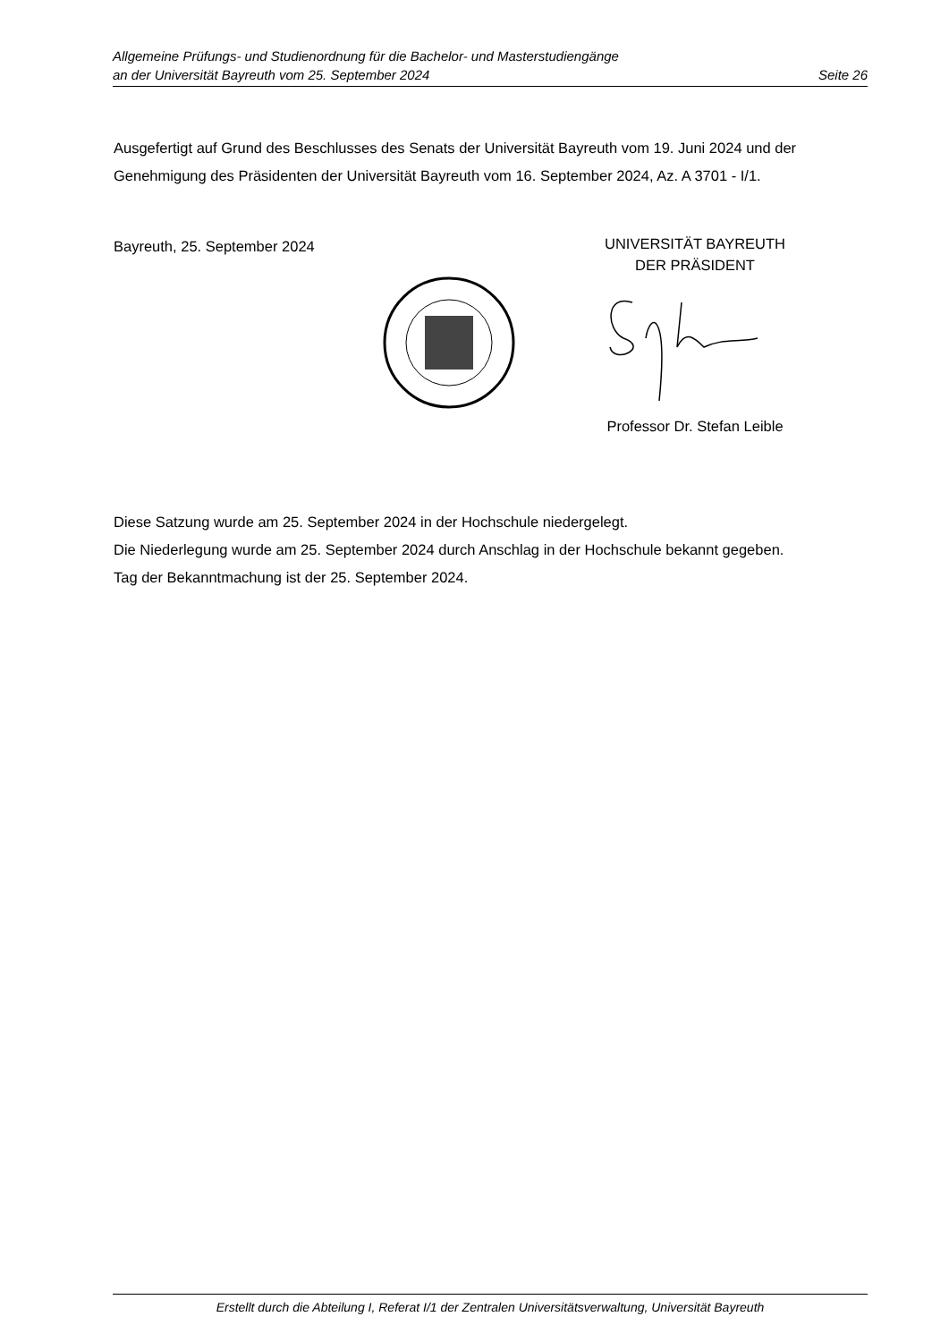Allgemeine Prüfungs- und Studienordnung für die Bachelor- und Masterstudiengänge
an der Universität Bayreuth vom 25. September 2024 Seite 26
Ausgefertigt auf Grund des Beschlusses des Senats der Universität Bayreuth vom 19. Juni 2024 und der Genehmigung des Präsidenten der Universität Bayreuth vom 16. September 2024, Az. A 3701 - I/1.
Bayreuth, 25. September 2024
UNIVERSITÄT BAYREUTH
DER PRÄSIDENT
Professor Dr. Stefan Leible
Diese Satzung wurde am 25. September 2024 in der Hochschule niedergelegt.
Die Niederlegung wurde am 25. September 2024 durch Anschlag in der Hochschule bekannt gegeben.
Tag der Bekanntmachung ist der 25. September 2024.
Erstellt durch die Abteilung I, Referat I/1 der Zentralen Universitätsverwaltung, Universität Bayreuth